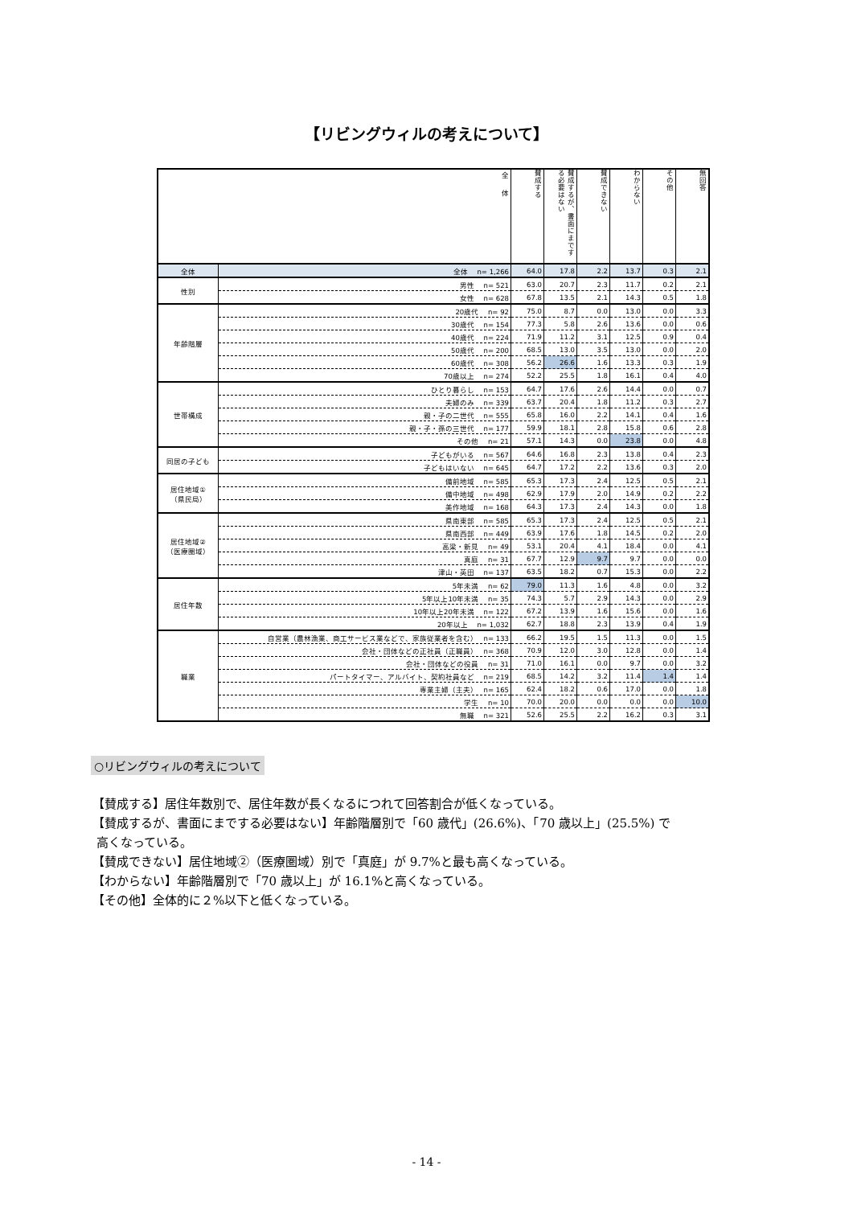【リビングウィルの考えについて】
| 全 体 | | 賛成する | 賛成するが、書面にまでする必要はない | 賛成できない | わからない | その他 | 無回答 |
| --- | --- | --- | --- | --- | --- | --- | --- |
| 全体 | 全体 n= 1,266 | 64.0 | 17.8 | 2.2 | 13.7 | 0.3 | 2.1 |
| 性別 | 男性 n= 521 | 63.0 | 20.7 | 2.3 | 11.7 | 0.2 | 2.1 |
| | 女性 n= 628 | 67.8 | 13.5 | 2.1 | 14.3 | 0.5 | 1.8 |
| 年齢階層 | 20歳代 n= 92 | 75.0 | 8.7 | 0.0 | 13.0 | 0.0 | 3.3 |
| | 30歳代 n= 154 | 77.3 | 5.8 | 2.6 | 13.6 | 0.0 | 0.6 |
| | 40歳代 n= 224 | 71.9 | 11.2 | 3.1 | 12.5 | 0.9 | 0.4 |
| | 50歳代 n= 200 | 68.5 | 13.0 | 3.5 | 13.0 | 0.0 | 2.0 |
| | 60歳代 n= 308 | 56.2 | 26.6 | 1.6 | 13.3 | 0.3 | 1.9 |
| | 70歳以上 n= 274 | 52.2 | 25.5 | 1.8 | 16.1 | 0.4 | 4.0 |
| 世帯構成 | ひとり暮らし n= 153 | 64.7 | 17.6 | 2.6 | 14.4 | 0.0 | 0.7 |
| | 夫婦のみ n= 339 | 63.7 | 20.4 | 1.8 | 11.2 | 0.3 | 2.7 |
| | 親・子の二世代 n= 555 | 65.8 | 16.0 | 2.2 | 14.1 | 0.4 | 1.6 |
| | 親・子・孫の三世代 n= 177 | 59.9 | 18.1 | 2.8 | 15.8 | 0.6 | 2.8 |
| | その他 n= 21 | 57.1 | 14.3 | 0.0 | 23.8 | 0.0 | 4.8 |
| 同居の子ども | 子どもがいる n= 567 | 64.6 | 16.8 | 2.3 | 13.8 | 0.4 | 2.3 |
| | 子どもはいない n= 645 | 64.7 | 17.2 | 2.2 | 13.6 | 0.3 | 2.0 |
| 居住地域① （県民局） | 備前地域 n= 585 | 65.3 | 17.3 | 2.4 | 12.5 | 0.5 | 2.1 |
| | 備中地域 n= 498 | 62.9 | 17.9 | 2.0 | 14.9 | 0.2 | 2.2 |
| | 美作地域 n= 168 | 64.3 | 17.3 | 2.4 | 14.3 | 0.0 | 1.8 |
| 居住地域② （医療圏域） | 県南東部 n= 585 | 65.3 | 17.3 | 2.4 | 12.5 | 0.5 | 2.1 |
| | 県南西部 n= 449 | 63.9 | 17.6 | 1.8 | 14.5 | 0.2 | 2.0 |
| | 高梁・新見 n= 49 | 53.1 | 20.4 | 4.1 | 18.4 | 0.0 | 4.1 |
| | 真庭 n= 31 | 67.7 | 12.9 | 9.7 | 9.7 | 0.0 | 0.0 |
| | 津山・英田 n= 137 | 63.5 | 18.2 | 0.7 | 15.3 | 0.0 | 2.2 |
| 居住年数 | 5年未満 n= 62 | 79.0 | 11.3 | 1.6 | 4.8 | 0.0 | 3.2 |
| | 5年以上10年未満 n= 35 | 74.3 | 5.7 | 2.9 | 14.3 | 0.0 | 2.9 |
| | 10年以上20年未満 n= 122 | 67.2 | 13.9 | 1.6 | 15.6 | 0.0 | 1.6 |
| | 20年以上 n= 1,032 | 62.7 | 18.8 | 2.3 | 13.9 | 0.4 | 1.9 |
| 職業 | 自営業（農林漁業、商工サービス業などで、家族従業者を含む） n= 133 | 66.2 | 19.5 | 1.5 | 11.3 | 0.0 | 1.5 |
| | 会社・団体などの正社員（正職員） n= 368 | 70.9 | 12.0 | 3.0 | 12.8 | 0.0 | 1.4 |
| | 会社・団体などの役員 n= 31 | 71.0 | 16.1 | 0.0 | 9.7 | 0.0 | 3.2 |
| | パートタイマー、アルバイト、契約社員など n= 219 | 68.5 | 14.2 | 3.2 | 11.4 | 1.4 | 1.4 |
| | 専業主婦（主夫） n= 165 | 62.4 | 18.2 | 0.6 | 17.0 | 0.0 | 1.8 |
| | 学生 n= 10 | 70.0 | 20.0 | 0.0 | 0.0 | 0.0 | 10.0 |
| | 無職 n= 321 | 52.6 | 25.5 | 2.2 | 16.2 | 0.3 | 3.1 |
○リビングウィルの考えについて
【賛成する】居住年数別で、居住年数が長くなるにつれて回答割合が低くなっている。
【賛成するが、書面にまでする必要はない】年齢階層別で「60 歳代」(26.6%)、「70 歳以上」(25.5%) で
高くなっている。
【賛成できない】居住地域②（医療圏域）別で「真庭」が 9.7%と最も高くなっている。
【わからない】年齢階層別で「70 歳以上」が 16.1%と高くなっている。
【その他】全体的に２%以下と低くなっている。
- 14 -